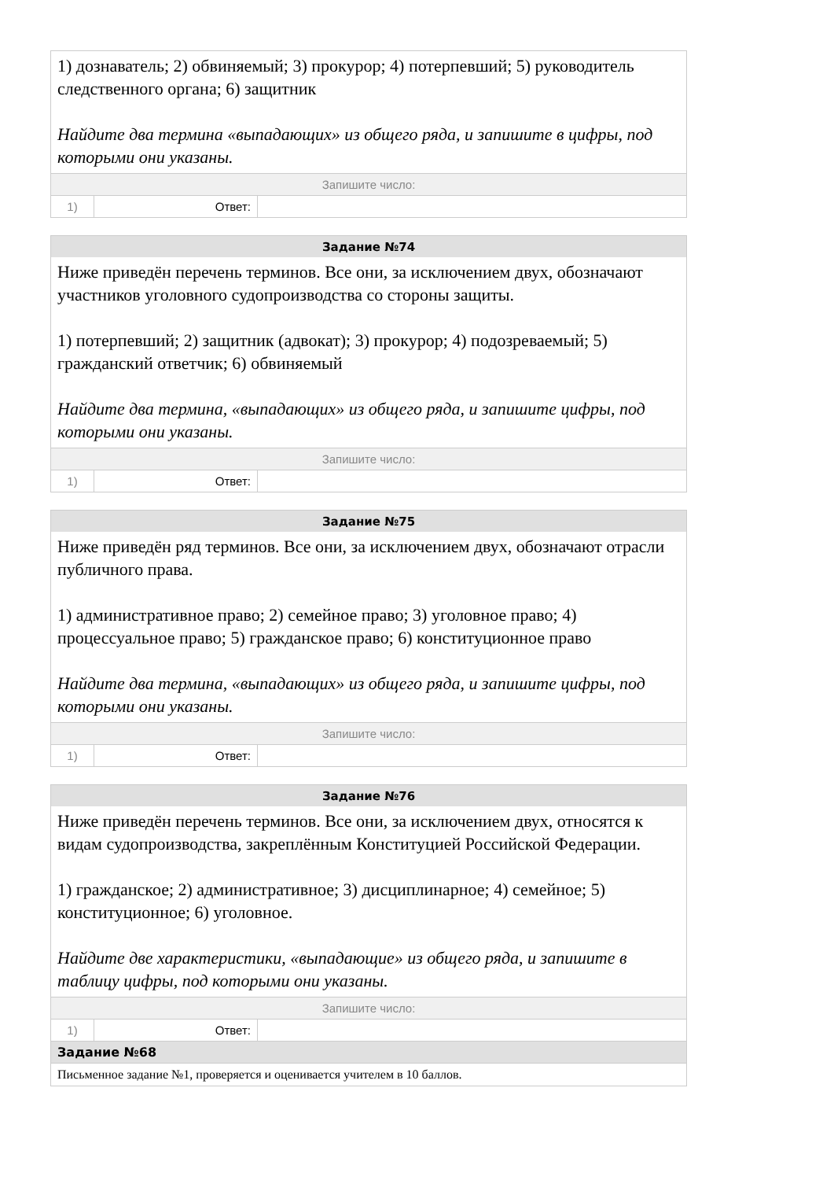| 1) дознаватель; 2) обвиняемый; 3) прокурор; 4) потерпевший; 5) руководитель следственного органа; 6) защитник Найдите два термина «выпадающих» из общего ряда, и запишите в цифры, под которыми они указаны. | | |
| Запишите число: | | |
| 1) | Ответ: | |
| Задание №74 | | |
| --- | --- | --- |
| Ниже приведён перечень терминов. Все они, за исключением двух, обозначают участников уголовного судопроизводства со стороны защиты. 1) потерпевший; 2) защитник (адвокат); 3) прокурор; 4) подозреваемый; 5) гражданский ответчик; 6) обвиняемый Найдите два термина, «выпадающих» из общего ряда, и запишите цифры, под которыми они указаны. | | |
| Запишите число: | | |
| 1) | Ответ: | |
| Задание №75 | | |
| --- | --- | --- |
| Ниже приведён ряд терминов. Все они, за исключением двух, обозначают отрасли публичного права. 1) административное право; 2) семейное право; 3) уголовное право; 4) процессуальное право; 5) гражданское право; 6) конституционное право Найдите два термина, «выпадающих» из общего ряда, и запишите цифры, под которыми они указаны. | | |
| Запишите число: | | |
| 1) | Ответ: | |
| Задание №76 | | |
| --- | --- | --- |
| Ниже приведён перечень терминов. Все они, за исключением двух, относятся к видам судопроизводства, закреплённым Конституцией Российской Федерации. 1) гражданское; 2) административное; 3) дисциплинарное; 4) семейное; 5) конституционное; 6) уголовное. Найдите две характеристики, «выпадающие» из общего ряда, и запишите в таблицу цифры, под которыми они указаны. | | |
| Запишите число: | | |
| 1) | Ответ: | |
| Задание №68 | | |
| Письменное задание №1, проверяется и оценивается учителем в 10 баллов. | | |